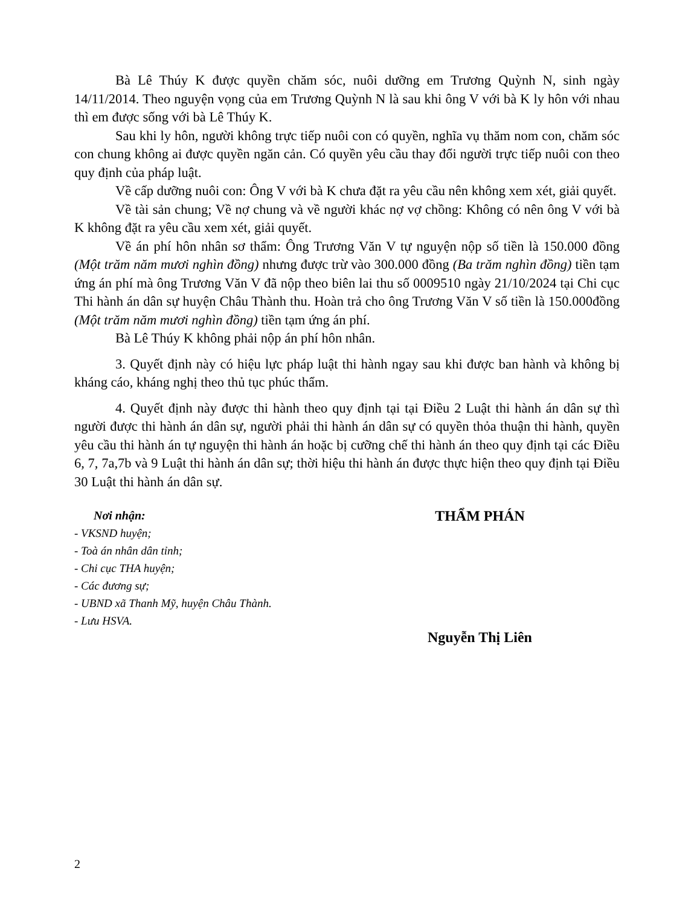Bà Lê Thúy K được quyền chăm sóc, nuôi dưỡng em Trương Quỳnh N, sinh ngày 14/11/2014. Theo nguyện vọng của em Trương Quỳnh N là sau khi ông V với bà K ly hôn với nhau thì em được sống với bà Lê Thúy K.
Sau khi ly hôn, người không trực tiếp nuôi con có quyền, nghĩa vụ thăm nom con, chăm sóc con chung không ai được quyền ngăn cản. Có quyền yêu cầu thay đổi người trực tiếp nuôi con theo quy định của pháp luật.
Về cấp dưỡng nuôi con: Ông V với bà K chưa đặt ra yêu cầu nên không xem xét, giải quyết.
Về tài sản chung; Về nợ chung và về người khác nợ vợ chồng: Không có nên ông V với bà K không đặt ra yêu cầu xem xét, giải quyết.
Về án phí hôn nhân sơ thẩm: Ông Trương Văn V tự nguyện nộp số tiền là 150.000 đồng (Một trăm năm mươi nghìn đồng) nhưng được trừ vào 300.000 đồng (Ba trăm nghìn đồng) tiền tạm ứng án phí mà ông Trương Văn V đã nộp theo biên lai thu số 0009510 ngày 21/10/2024 tại Chi cục Thi hành án dân sự huyện Châu Thành thu. Hoàn trả cho ông Trương Văn V số tiền là 150.000đồng (Một trăm năm mươi nghìn đồng) tiền tạm ứng án phí.
Bà Lê Thúy K không phải nộp án phí hôn nhân.
3. Quyết định này có hiệu lực pháp luật thi hành ngay sau khi được ban hành và không bị kháng cáo, kháng nghị theo thủ tục phúc thẩm.
4. Quyết định này được thi hành theo quy định tại tại Điều 2 Luật thi hành án dân sự thì người được thi hành án dân sự, người phải thi hành án dân sự có quyền thỏa thuận thi hành, quyền yêu cầu thi hành án tự nguyện thi hành án hoặc bị cưỡng chế thi hành án theo quy định tại các Điều 6, 7, 7a,7b và 9 Luật thi hành án dân sự; thời hiệu thi hành án được thực hiện theo quy định tại Điều 30 Luật thi hành án dân sự.
Nơi nhận:
- VKSND huyện;
- Toà án nhân dân tỉnh;
- Chi cục THA huyện;
- Các đương sự;
- UBND xã Thanh Mỹ, huyện Châu Thành.
- Lưu HSVA.
THẨM PHÁN
Nguyễn Thị Liên
2